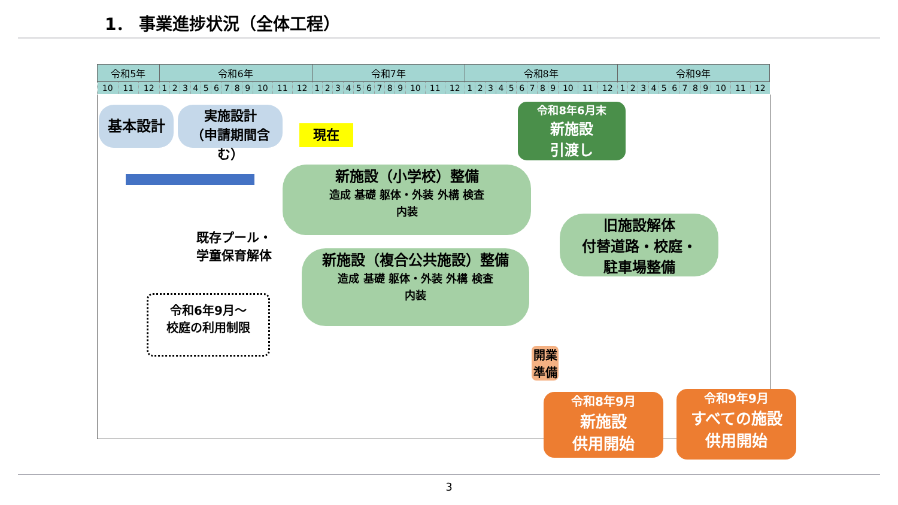1． 事業進捗状況（全体工程）
| 令和5年 | | | 令和6年 | | | | | | | | | | | | 令和7年 | | | | | | | | | | | | 令和8年 | | | | | | | | | | | | 令和9年 | | | | | | | | | | | |
| --- | --- | --- | --- | --- | --- | --- | --- | --- | --- | --- | --- | --- | --- | --- | --- | --- | --- | --- | --- | --- | --- | --- | --- | --- | --- | --- | --- | --- | --- | --- | --- | --- | --- | --- | --- | --- | --- | --- | --- | --- | --- | --- | --- | --- | --- | --- | --- | --- | --- | --- |
| 10 | 11 | 12 | 1 | 2 | 3 | 4 | 5 | 6 | 7 | 8 | 9 | 10 | 11 | 12 | 1 | 2 | 3 | 4 | 5 | 6 | 7 | 8 | 9 | 10 | 11 | 12 | 1 | 2 | 3 | 4 | 5 | 6 | 7 | 8 | 9 | 10 | 11 | 12 | 1 | 2 | 3 | 4 | 5 | 6 | 7 | 8 | 9 | 10 | 11 | 12 |
基本設計
実施設計
（申請期間含む）
現在
新施設（小学校）整備
造成 基礎 躯体・外装 外構 検査
内装
令和8年6月末
新施設
引渡し
既存プール・
学童保育解体
新施設（複合公共施設）整備
造成 基礎 躯体・外装 外構 検査
内装
旧施設解体
付替道路・校庭・
駐車場整備
令和6年9月～
校庭の利用制限
開業
準備
令和8年9月
新施設
供用開始
令和9年9月
すべての施設
供用開始
3